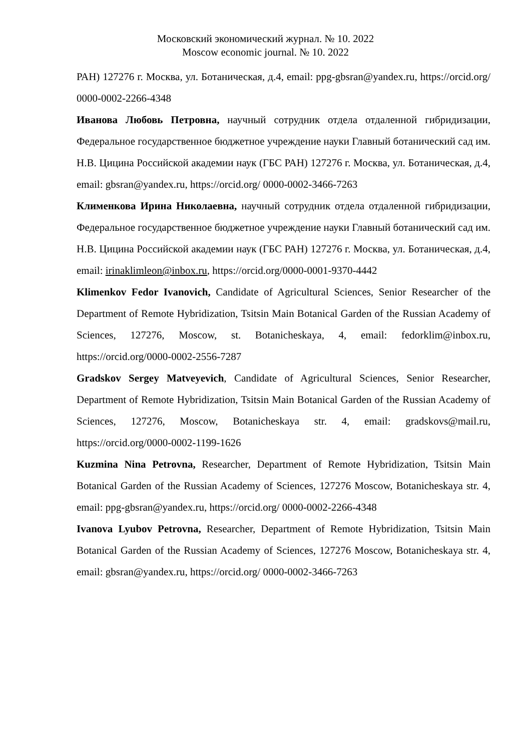Московский экономический журнал. № 10. 2022
Moscow economic journal. № 10. 2022
РАН) 127276 г. Москва, ул. Ботаническая, д.4, email: ppg-gbsran@yandex.ru, https://orcid.org/ 0000-0002-2266-4348
Иванова Любовь Петровна, научный сотрудник отдела отдаленной гибридизации, Федеральное государственное бюджетное учреждение науки Главный ботанический сад им. Н.В. Цицина Российской академии наук (ГБС РАН) 127276 г. Москва, ул. Ботаническая, д.4, email: gbsran@yandex.ru, https://orcid.org/ 0000-0002-3466-7263
Клименкова Ирина Николаевна, научный сотрудник отдела отдаленной гибридизации, Федеральное государственное бюджетное учреждение науки Главный ботанический сад им. Н.В. Цицина Российской академии наук (ГБС РАН) 127276 г. Москва, ул. Ботаническая, д.4, email: irinaklimleon@inbox.ru, https://orcid.org/0000-0001-9370-4442
Klimenkov Fedor Ivanovich, Candidate of Agricultural Sciences, Senior Researcher of the Department of Remote Hybridization, Tsitsin Main Botanical Garden of the Russian Academy of Sciences, 127276, Moscow, st. Botanicheskaya, 4, email: fedorklim@inbox.ru, https://orcid.org/0000-0002-2556-7287
Gradskov Sergey Matveyevich, Candidate of Agricultural Sciences, Senior Researcher, Department of Remote Hybridization, Tsitsin Main Botanical Garden of the Russian Academy of Sciences, 127276, Moscow, Botanicheskaya str. 4, email: gradskovs@mail.ru, https://orcid.org/0000-0002-1199-1626
Kuzmina Nina Petrovna, Researcher, Department of Remote Hybridization, Tsitsin Main Botanical Garden of the Russian Academy of Sciences, 127276 Moscow, Botanicheskaya str. 4, email: ppg-gbsran@yandex.ru, https://orcid.org/ 0000-0002-2266-4348
Ivanova Lyubov Petrovna, Researcher, Department of Remote Hybridization, Tsitsin Main Botanical Garden of the Russian Academy of Sciences, 127276 Moscow, Botanicheskaya str. 4, email: gbsran@yandex.ru, https://orcid.org/ 0000-0002-3466-7263